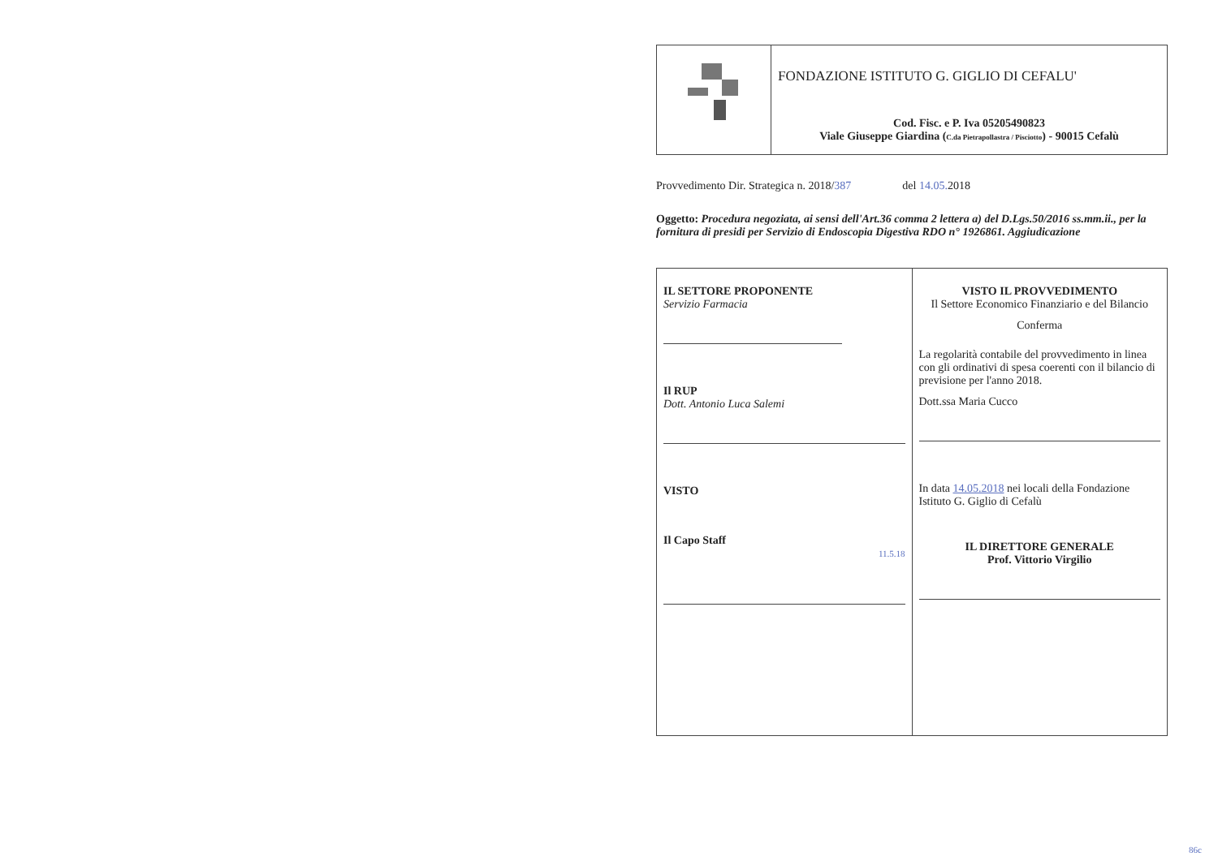FONDAZIONE ISTITUTO G. GIGLIO DI CEFALU'
Cod. Fisc. e P. Iva 05205490823
Viale Giuseppe Giardina (C.da Pietrapollastra / Pisciotto) - 90015 Cefalù
Provvedimento Dir. Strategica n. 2018/387 del 14.05. 2018
Oggetto: Procedura negoziata, ai sensi dell'Art.36 comma 2 lettera a) del D.Lgs.50/2016 ss.mm.ii., per la fornitura di presidi per Servizio di Endoscopia Digestiva RDO n° 1926861. Aggiudicazione
IL SETTORE PROPONENTE
Servizio Farmacia
Il RUP
Dott. Antonio Luca Salemi
VISTO
Il Capo Staff
11.5.18
VISTO IL PROVVEDIMENTO
Il Settore Economico Finanziario e del Bilancio
Conferma
La regolarità contabile del provvedimento in linea con gli ordinativi di spesa coerenti con il bilancio di previsione per l'anno 2018.
Dott.ssa Maria Cucco
In data 14.05.2018 nei locali della Fondazione Istituto G. Giglio di Cefalù
IL DIRETTORE GENERALE
Prof. Vittorio Virgilio
86c